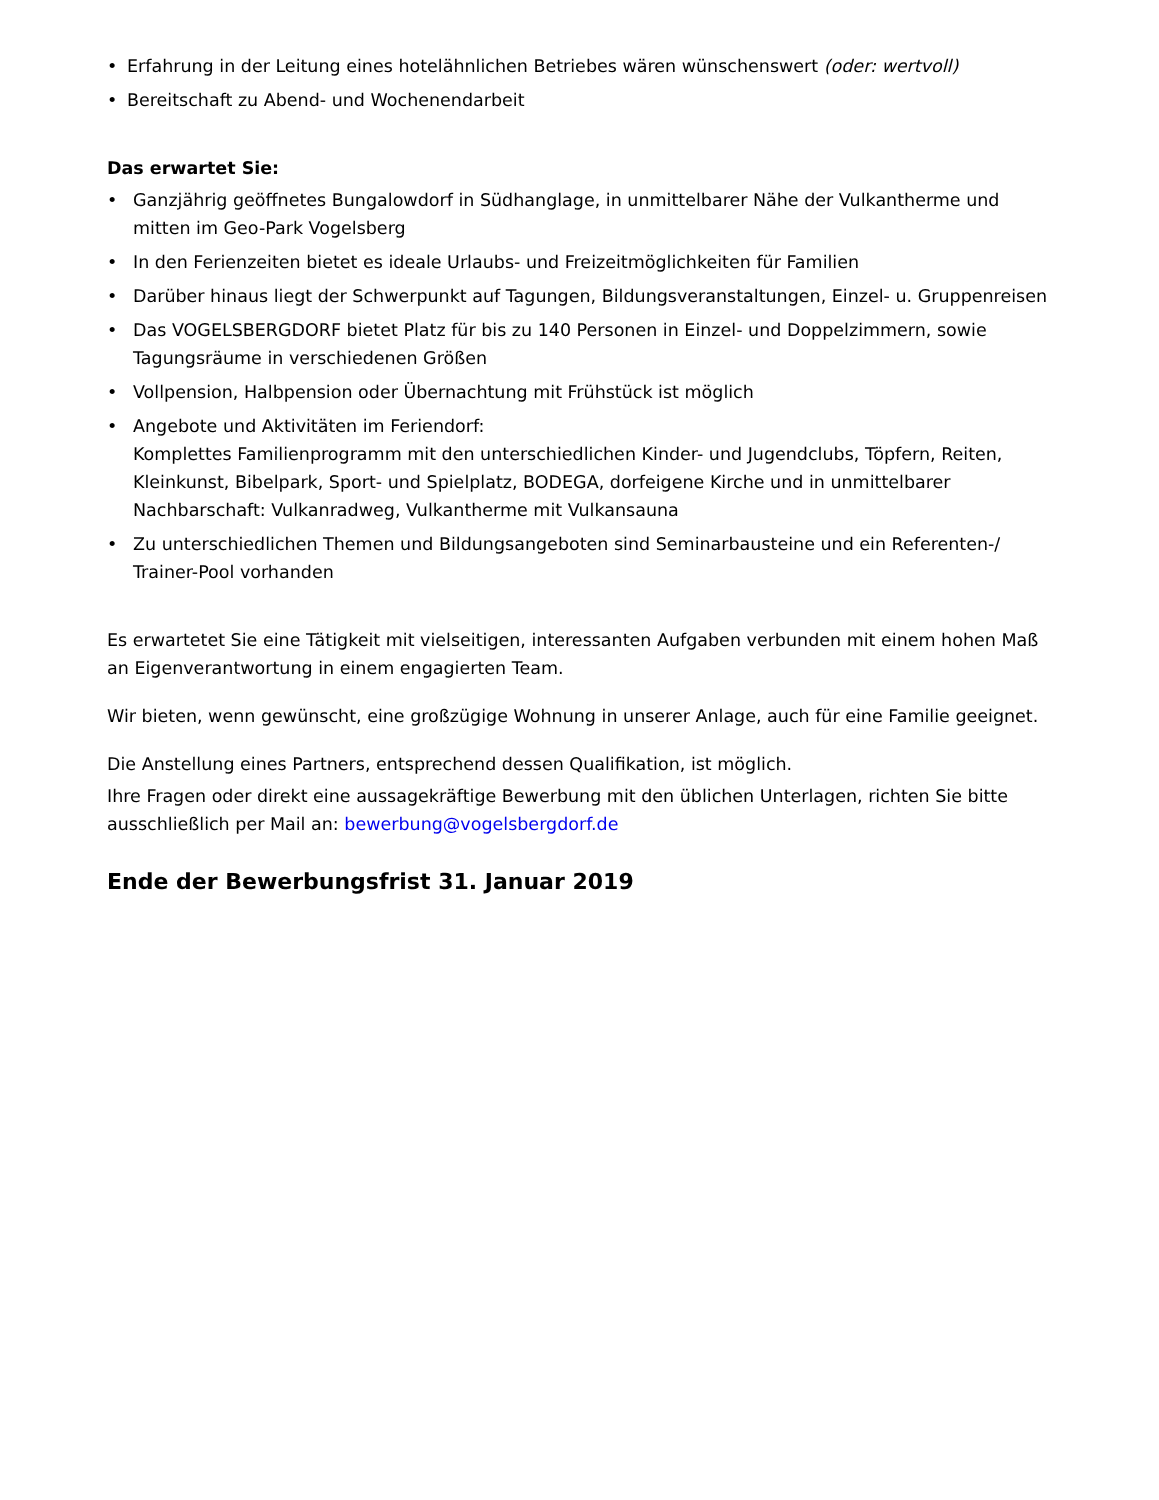• Erfahrung in der Leitung eines hotelähnlichen Betriebes wären wünschenswert (oder: wertvoll)
• Bereitschaft zu Abend- und Wochenendarbeit
Das erwartet Sie:
• Ganzjährig geöffnetes Bungalowdorf in Südhanglage, in unmittelbarer Nähe der Vulkantherme und mitten im Geo-Park Vogelsberg
• In den Ferienzeiten bietet es ideale Urlaubs- und Freizeitmöglichkeiten für Familien
• Darüber hinaus liegt der Schwerpunkt auf Tagungen, Bildungsveranstaltungen, Einzel- u. Gruppenreisen
• Das VOGELSBERGDORF bietet Platz für bis zu 140 Personen in Einzel- und Doppelzimmern, sowie Tagungsräume in verschiedenen Größen
• Vollpension, Halbpension oder Übernachtung mit Frühstück ist möglich
• Angebote und Aktivitäten im Feriendorf:
Komplettes Familienprogramm mit den unterschiedlichen Kinder- und Jugendclubs, Töpfern, Reiten, Kleinkunst, Bibelpark, Sport- und Spielplatz, BODEGA, dorfeigene Kirche und in unmittelbarer Nachbarschaft: Vulkanradweg, Vulkantherme mit Vulkansauna
• Zu unterschiedlichen Themen und Bildungsangeboten sind Seminarbausteine und ein Referenten-/ Trainer-Pool vorhanden
Es erwartetet Sie eine Tätigkeit mit vielseitigen, interessanten Aufgaben verbunden mit einem hohen Maß an Eigenverantwortung in einem engagierten Team.
Wir bieten, wenn gewünscht, eine großzügige Wohnung in unserer Anlage, auch für eine Familie geeignet.
Die Anstellung eines Partners, entsprechend dessen Qualifikation, ist möglich.
Ihre Fragen oder direkt eine aussagekräftige Bewerbung mit den üblichen Unterlagen, richten Sie bitte ausschließlich per Mail an: bewerbung@vogelsbergdorf.de
Ende der Bewerbungsfrist 31. Januar 2019